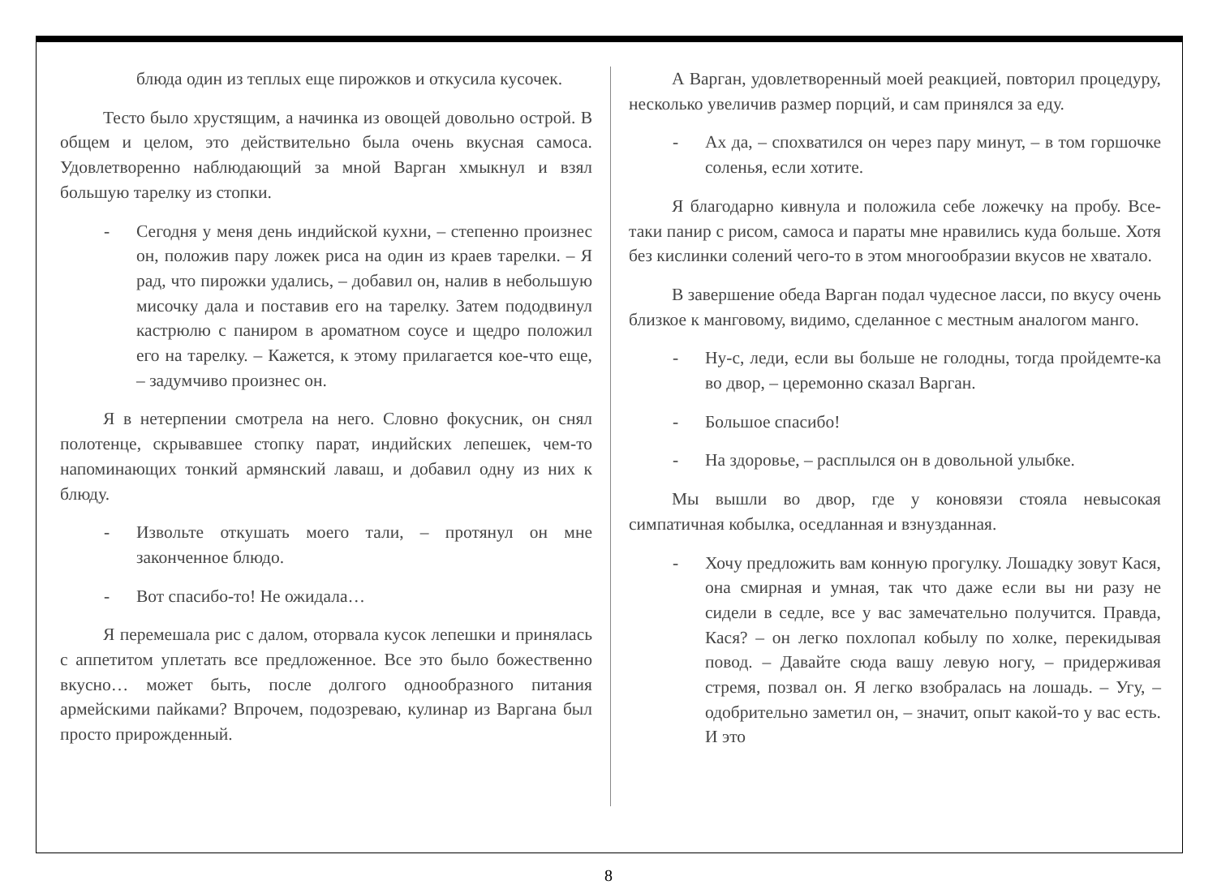блюда один из теплых еще пирожков и откусила кусочек.
Тесто было хрустящим, а начинка из овощей довольно острой. В общем и целом, это действительно была очень вкусная самоса. Удовлетворенно наблюдающий за мной Варган хмыкнул и взял большую тарелку из стопки.
- Сегодня у меня день индийской кухни, – степенно произнес он, положив пару ложек риса на один из краев тарелки. – Я рад, что пирожки удались, – добавил он, налив в небольшую мисочку дала и поставив его на тарелку. Затем пододвинул кастрюлю с паниром в ароматном соусе и щедро положил его на тарелку. – Кажется, к этому прилагается кое-что еще, – задумчиво произнес он.
Я в нетерпении смотрела на него. Словно фокусник, он снял полотенце, скрывавшее стопку парат, индийских лепешек, чем-то напоминающих тонкий армянский лаваш, и добавил одну из них к блюду.
- Извольте откушать моего тали, – протянул он мне законченное блюдо.
- Вот спасибо-то! Не ожидала…
Я перемешала рис с далом, оторвала кусок лепешки и принялась с аппетитом уплетать все предложенное. Все это было божественно вкусно… может быть, после долгого однообразного питания армейскими пайками? Впрочем, подозреваю, кулинар из Варгана был просто прирожденный.
А Варган, удовлетворенный моей реакцией, повторил процедуру, несколько увеличив размер порций, и сам принялся за еду.
- Ах да, – спохватился он через пару минут, – в том горшочке соленья, если хотите.
Я благодарно кивнула и положила себе ложечку на пробу. Все-таки панир с рисом, самоса и параты мне нравились куда больше. Хотя без кислинки солений чего-то в этом многообразии вкусов не хватало.
В завершение обеда Варган подал чудесное ласси, по вкусу очень близкое к манговому, видимо, сделанное с местным аналогом манго.
- Ну-с, леди, если вы больше не голодны, тогда пройдемте-ка во двор, – церемонно сказал Варган.
- Большое спасибо!
- На здоровье, – расплылся он в довольной улыбке.
Мы вышли во двор, где у коновязи стояла невысокая симпатичная кобылка, оседланная и взнузданная.
- Хочу предложить вам конную прогулку. Лошадку зовут Кася, она смирная и умная, так что даже если вы ни разу не сидели в седле, все у вас замечательно получится. Правда, Кася? – он легко похлопал кобылу по холке, перекидывая повод. – Давайте сюда вашу левую ногу, – придерживая стремя, позвал он. Я легко взобралась на лошадь. – Угу, – одобрительно заметил он, – значит, опыт какой-то у вас есть. И это
8